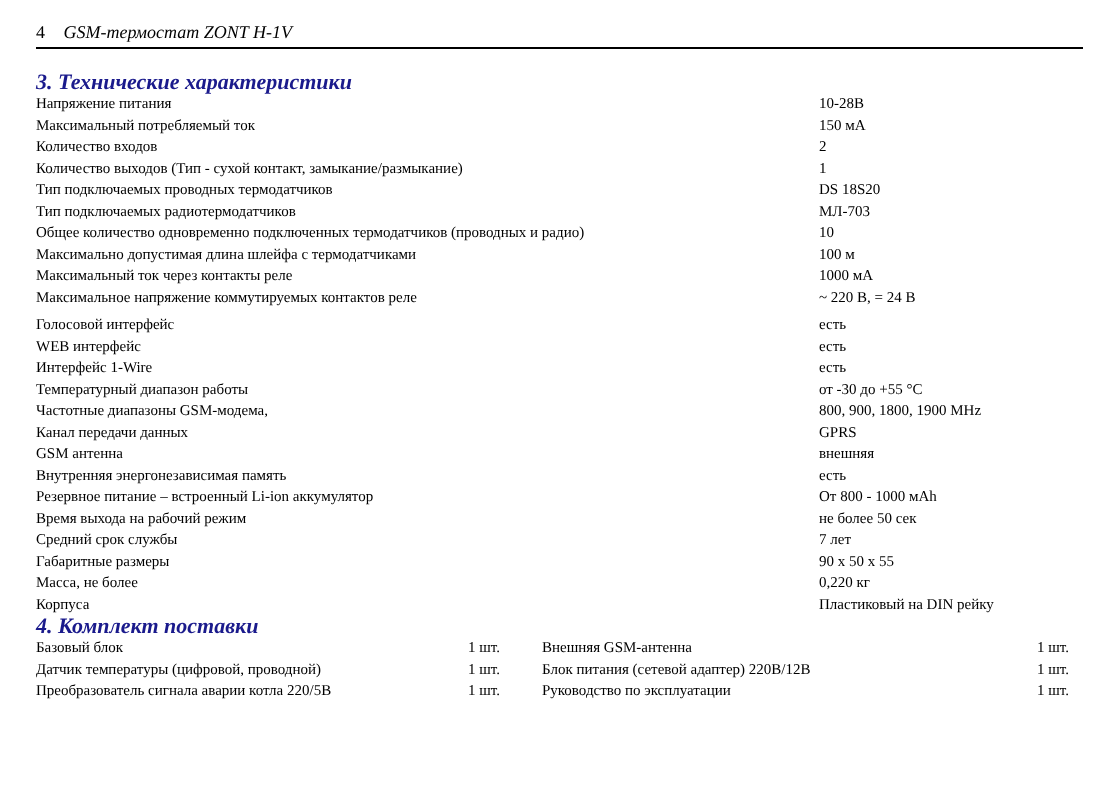4 GSM-термостат ZONT H-1V
3. Технические характеристики
| Напряжение питания | 10-28В |
| Максимальный потребляемый ток | 150 мА |
| Количество входов | 2 |
| Количество выходов (Тип - сухой контакт, замыкание/размыкание) | 1 |
| Тип подключаемых проводных термодатчиков | DS 18S20 |
| Тип подключаемых радиотермодатчиков | МЛ-703 |
| Общее количество одновременно подключенных термодатчиков (проводных и радио) | 10 |
| Максимально допустимая длина шлейфа с термодатчиками | 100 м |
| Максимальный ток через контакты реле | 1000 мА |
| Максимальное напряжение коммутируемых контактов реле | ~ 220 В, = 24 В |
| Голосовой интерфейс | есть |
| WEB интерфейс | есть |
| Интерфейс 1-Wire | есть |
| Температурный диапазон работы | от -30 до +55 °С |
| Частотные диапазоны GSM-модема, | 800, 900, 1800, 1900 MHz |
| Канал передачи данных | GPRS |
| GSM антенна | внешняя |
| Внутренняя энергонезависимая память | есть |
| Резервное питание – встроенный Li-ion аккумулятор | От 800 - 1000 мАh |
| Время выхода на рабочий режим | не более 50 сек |
| Средний срок службы | 7 лет |
| Габаритные размеры | 90 х 50 х 55 |
| Масса, не более | 0,220 кг |
| Корпуса | Пластиковый на DIN рейку |
4. Комплект поставки
| Базовый блок | 1 шт. | Внешняя GSM-антенна | 1 шт. |
| Датчик температуры (цифровой, проводной) | 1 шт. | Блок питания (сетевой адаптер) 220В/12В | 1 шт. |
| Преобразователь сигнала аварии котла 220/5В | 1 шт. | Руководство по эксплуатации | 1 шт. |